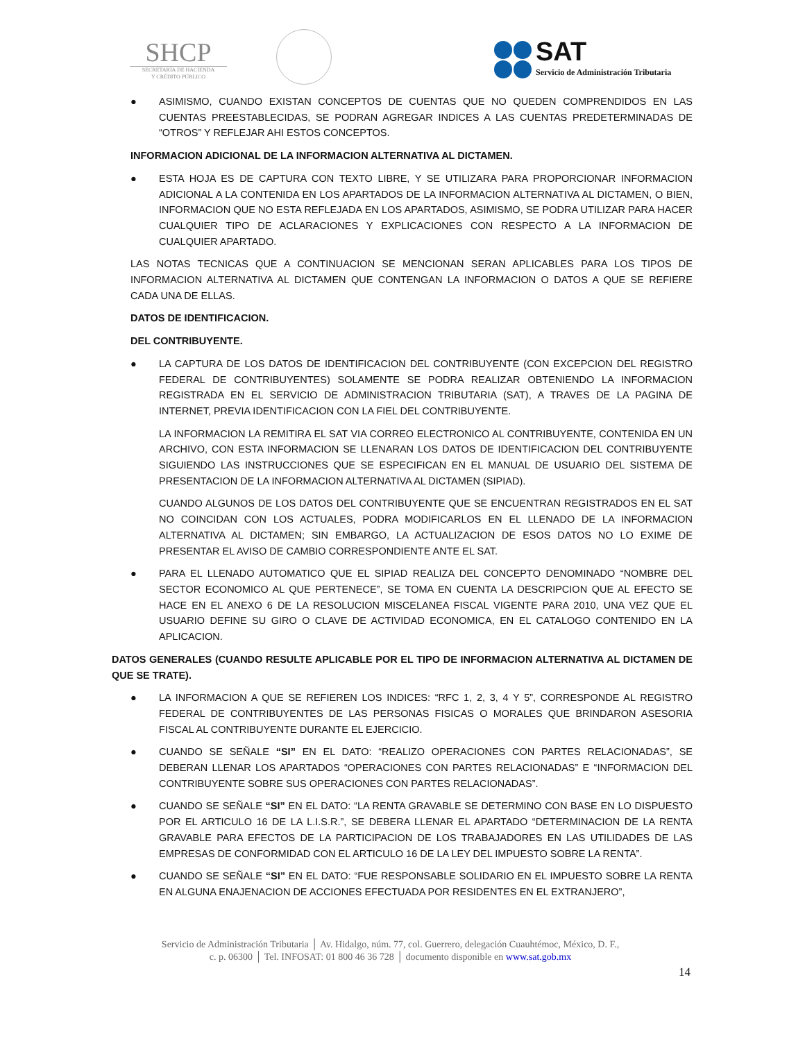SHCP
SECRETARÍA DE HACIENDA
Y CRÉDITO PÚBLICO
SAT
Servicio de Administración Tributaria
● ASIMISMO, CUANDO EXISTAN CONCEPTOS DE CUENTAS QUE NO QUEDEN COMPRENDIDOS EN LAS CUENTAS PREESTABLECIDAS, SE PODRAN AGREGAR INDICES A LAS CUENTAS PREDETERMINADAS DE “OTROS” Y REFLEJAR AHI ESTOS CONCEPTOS.
INFORMACION ADICIONAL DE LA INFORMACION ALTERNATIVA AL DICTAMEN.
● ESTA HOJA ES DE CAPTURA CON TEXTO LIBRE, Y SE UTILIZARA PARA PROPORCIONAR INFORMACION ADICIONAL A LA CONTENIDA EN LOS APARTADOS DE LA INFORMACION ALTERNATIVA AL DICTAMEN, O BIEN, INFORMACION QUE NO ESTA REFLEJADA EN LOS APARTADOS, ASIMISMO, SE PODRA UTILIZAR PARA HACER CUALQUIER TIPO DE ACLARACIONES Y EXPLICACIONES CON RESPECTO A LA INFORMACION DE CUALQUIER APARTADO.
LAS NOTAS TECNICAS QUE A CONTINUACION SE MENCIONAN SERAN APLICABLES PARA LOS TIPOS DE INFORMACION ALTERNATIVA AL DICTAMEN QUE CONTENGAN LA INFORMACION O DATOS A QUE SE REFIERE CADA UNA DE ELLAS.
DATOS DE IDENTIFICACION.
DEL CONTRIBUYENTE.
● LA CAPTURA DE LOS DATOS DE IDENTIFICACION DEL CONTRIBUYENTE (CON EXCEPCION DEL REGISTRO FEDERAL DE CONTRIBUYENTES) SOLAMENTE SE PODRA REALIZAR OBTENIENDO LA INFORMACION REGISTRADA EN EL SERVICIO DE ADMINISTRACION TRIBUTARIA (SAT), A TRAVES DE LA PAGINA DE INTERNET, PREVIA IDENTIFICACION CON LA FIEL DEL CONTRIBUYENTE.
LA INFORMACION LA REMITIRA EL SAT VIA CORREO ELECTRONICO AL CONTRIBUYENTE, CONTENIDA EN UN ARCHIVO, CON ESTA INFORMACION SE LLENARAN LOS DATOS DE IDENTIFICACION DEL CONTRIBUYENTE SIGUIENDO LAS INSTRUCCIONES QUE SE ESPECIFICAN EN EL MANUAL DE USUARIO DEL SISTEMA DE PRESENTACION DE LA INFORMACION ALTERNATIVA AL DICTAMEN (SIPIAD).
CUANDO ALGUNOS DE LOS DATOS DEL CONTRIBUYENTE QUE SE ENCUENTRAN REGISTRADOS EN EL SAT NO COINCIDAN CON LOS ACTUALES, PODRA MODIFICARLOS EN EL LLENADO DE LA INFORMACION ALTERNATIVA AL DICTAMEN; SIN EMBARGO, LA ACTUALIZACION DE ESOS DATOS NO LO EXIME DE PRESENTAR EL AVISO DE CAMBIO CORRESPONDIENTE ANTE EL SAT.
● PARA EL LLENADO AUTOMATICO QUE EL SIPIAD REALIZA DEL CONCEPTO DENOMINADO “NOMBRE DEL SECTOR ECONOMICO AL QUE PERTENECE”, SE TOMA EN CUENTA LA DESCRIPCION QUE AL EFECTO SE HACE EN EL ANEXO 6 DE LA RESOLUCION MISCELANEA FISCAL VIGENTE PARA 2010, UNA VEZ QUE EL USUARIO DEFINE SU GIRO O CLAVE DE ACTIVIDAD ECONOMICA, EN EL CATALOGO CONTENIDO EN LA APLICACION.
DATOS GENERALES (CUANDO RESULTE APLICABLE POR EL TIPO DE INFORMACION ALTERNATIVA AL DICTAMEN DE QUE SE TRATE).
● LA INFORMACION A QUE SE REFIEREN LOS INDICES: “RFC 1, 2, 3, 4 Y 5”, CORRESPONDE AL REGISTRO FEDERAL DE CONTRIBUYENTES DE LAS PERSONAS FISICAS O MORALES QUE BRINDARON ASESORIA FISCAL AL CONTRIBUYENTE DURANTE EL EJERCICIO.
● CUANDO SE SEÑALE “SI” EN EL DATO: “REALIZO OPERACIONES CON PARTES RELACIONADAS”, SE DEBERAN LLENAR LOS APARTADOS “OPERACIONES CON PARTES RELACIONADAS” E “INFORMACION DEL CONTRIBUYENTE SOBRE SUS OPERACIONES CON PARTES RELACIONADAS”.
● CUANDO SE SEÑALE “SI” EN EL DATO: “LA RENTA GRAVABLE SE DETERMINO CON BASE EN LO DISPUESTO POR EL ARTICULO 16 DE LA L.I.S.R.”, SE DEBERA LLENAR EL APARTADO “DETERMINACION DE LA RENTA GRAVABLE PARA EFECTOS DE LA PARTICIPACION DE LOS TRABAJADORES EN LAS UTILIDADES DE LAS EMPRESAS DE CONFORMIDAD CON EL ARTICULO 16 DE LA LEY DEL IMPUESTO SOBRE LA RENTA”.
● CUANDO SE SEÑALE “SI” EN EL DATO: “FUE RESPONSABLE SOLIDARIO EN EL IMPUESTO SOBRE LA RENTA EN ALGUNA ENAJENACION DE ACCIONES EFECTUADA POR RESIDENTES EN EL EXTRANJERO”,
Servicio de Administración Tributaria │ Av. Hidalgo, núm. 77, col. Guerrero, delegación Cuauhtémoc, México, D. F.,
c. p. 06300 │ Tel. INFOSAT: 01 800 46 36 728 │ documento disponible en www.sat.gob.mx
14